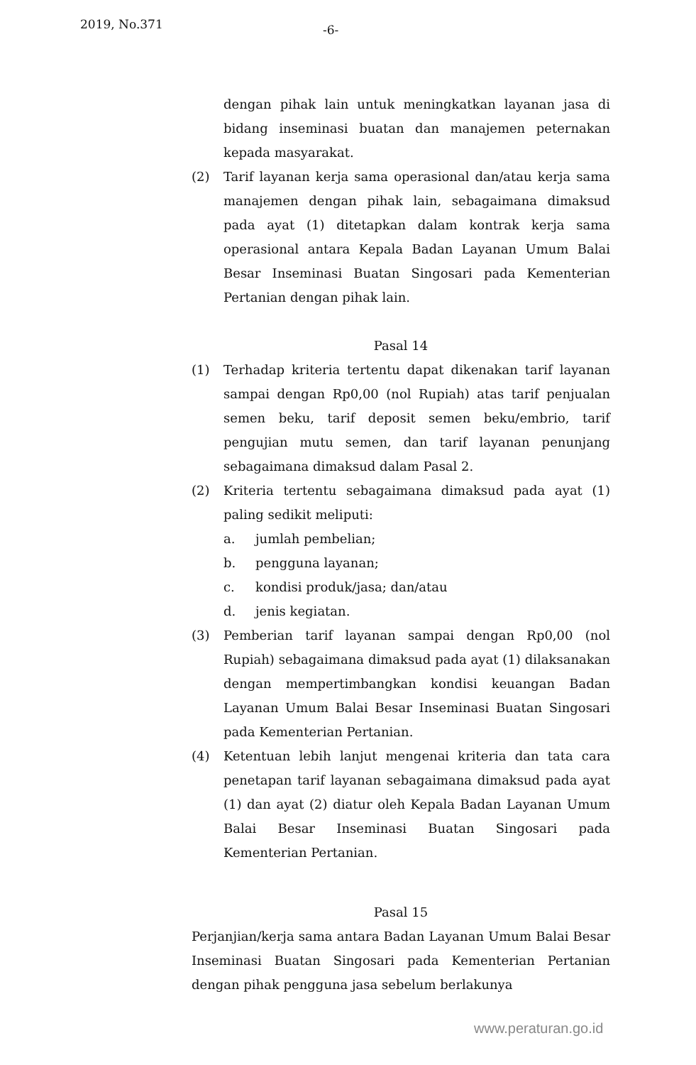2019, No.371 -6-
dengan pihak lain untuk meningkatkan layanan jasa di bidang inseminasi buatan dan manajemen peternakan kepada masyarakat.
(2) Tarif layanan kerja sama operasional dan/atau kerja sama manajemen dengan pihak lain, sebagaimana dimaksud pada ayat (1) ditetapkan dalam kontrak kerja sama operasional antara Kepala Badan Layanan Umum Balai Besar Inseminasi Buatan Singosari pada Kementerian Pertanian dengan pihak lain.
Pasal 14
(1) Terhadap kriteria tertentu dapat dikenakan tarif layanan sampai dengan Rp0,00 (nol Rupiah) atas tarif penjualan semen beku, tarif deposit semen beku/embrio, tarif pengujian mutu semen, dan tarif layanan penunjang sebagaimana dimaksud dalam Pasal 2.
(2) Kriteria tertentu sebagaimana dimaksud pada ayat (1) paling sedikit meliputi:
a. jumlah pembelian;
b. pengguna layanan;
c. kondisi produk/jasa; dan/atau
d. jenis kegiatan.
(3) Pemberian tarif layanan sampai dengan Rp0,00 (nol Rupiah) sebagaimana dimaksud pada ayat (1) dilaksanakan dengan mempertimbangkan kondisi keuangan Badan Layanan Umum Balai Besar Inseminasi Buatan Singosari pada Kementerian Pertanian.
(4) Ketentuan lebih lanjut mengenai kriteria dan tata cara penetapan tarif layanan sebagaimana dimaksud pada ayat (1) dan ayat (2) diatur oleh Kepala Badan Layanan Umum Balai Besar Inseminasi Buatan Singosari pada Kementerian Pertanian.
Pasal 15
Perjanjian/kerja sama antara Badan Layanan Umum Balai Besar Inseminasi Buatan Singosari pada Kementerian Pertanian dengan pihak pengguna jasa sebelum berlakunya
www.peraturan.go.id